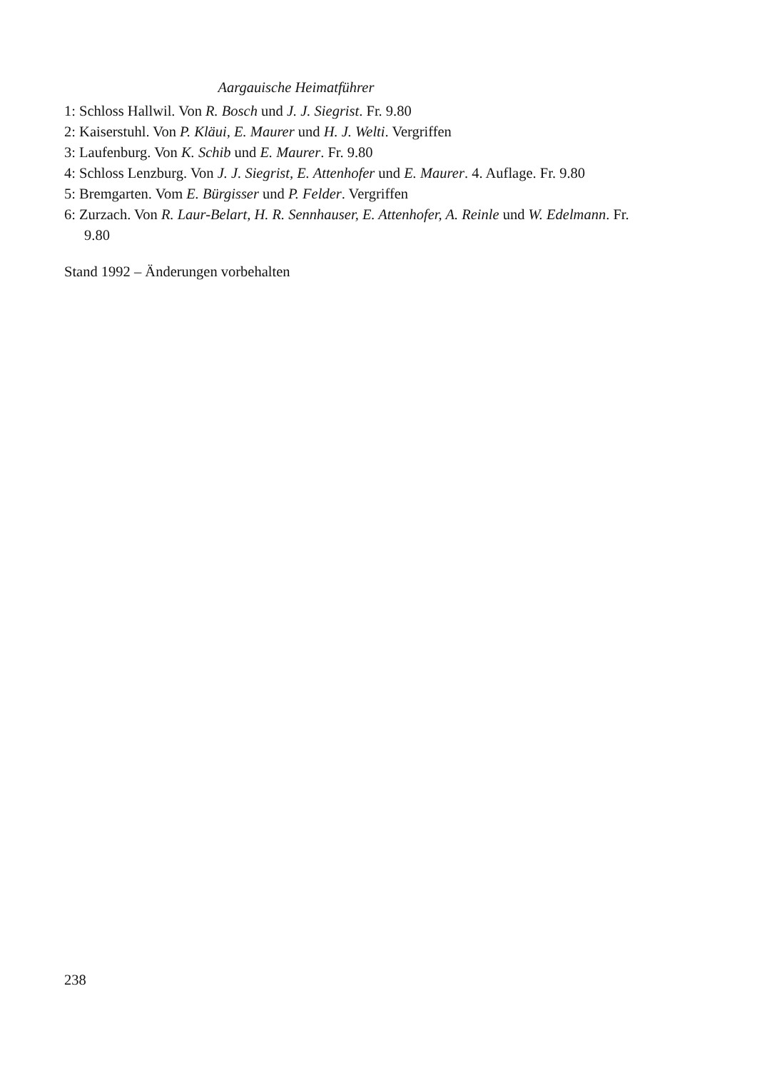Aargauische Heimatführer
1: Schloss Hallwil. Von R. Bosch und J. J. Siegrist. Fr. 9.80
2: Kaiserstuhl. Von P. Kläui, E. Maurer und H. J. Welti. Vergriffen
3: Laufenburg. Von K. Schib und E. Maurer. Fr. 9.80
4: Schloss Lenzburg. Von J. J. Siegrist, E. Attenhofer und E. Maurer. 4. Auflage. Fr. 9.80
5: Bremgarten. Vom E. Bürgisser und P. Felder. Vergriffen
6: Zurzach. Von R. Laur-Belart, H. R. Sennhauser, E. Attenhofer, A. Reinle und W. Edelmann. Fr. 9.80
Stand 1992 – Änderungen vorbehalten
238